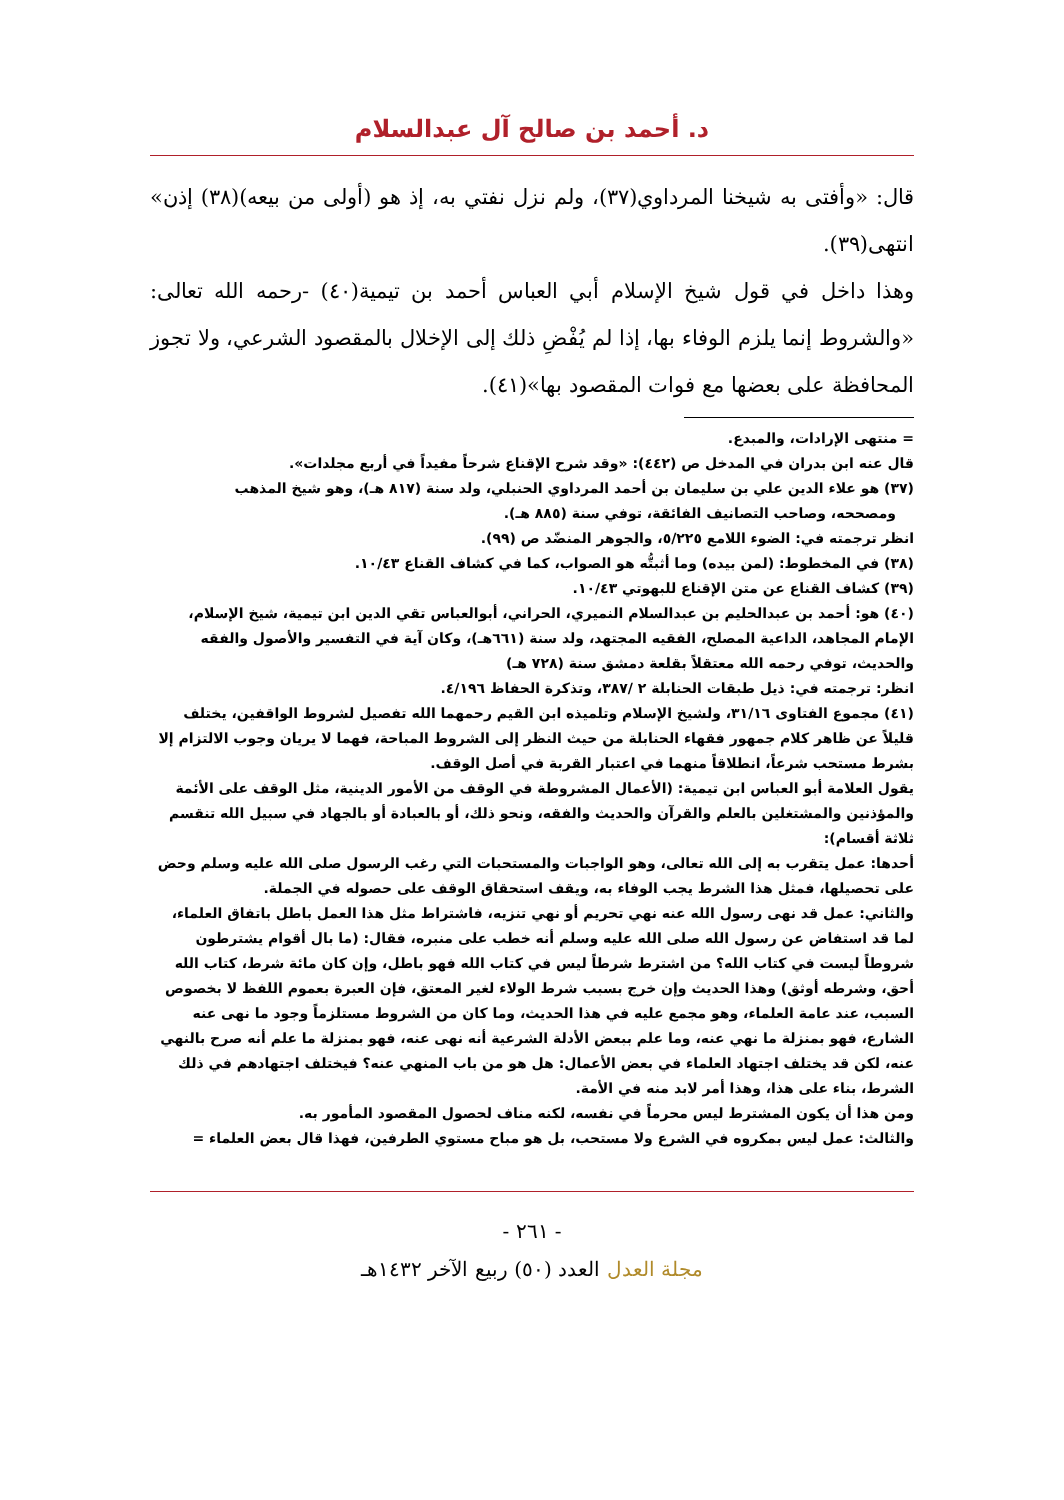د. أحمد بن صالح آل عبدالسلام
قال: «وأفتى به شيخنا المرداوي(٣٧)، ولم نزل نفتي به، إذ هو (أولى من بيعه)(٣٨) إذن» انتهى(٣٩).
وهذا داخل في قول شيخ الإسلام أبي العباس أحمد بن تيمية(٤٠) -رحمه الله تعالى: «والشروط إنما يلزم الوفاء بها، إذا لم يُفْضِ ذلك إلى الإخلال بالمقصود الشرعي، ولا تجوز المحافظة على بعضها مع فوات المقصود بها»(٤١).
= منتهى الإرادات، والمبدع.
قال عنه ابن بدران في المدخل ص (٤٤٢): «وقد شرح الإقناع شرحاً مفيداً في أربع مجلدات».
(٣٧) هو علاء الدين علي بن سليمان بن أحمد المرداوي الحنبلي، ولد سنة (٨١٧ هـ)، وهو شيخ المذهب ومصححه، وصاحب التصانيف الفائقة، توفي سنة (٨٨٥ هـ).
انظر ترجمته في: الضوء اللامع ٥/٢٢٥، والجوهر المنضّد ص (٩٩).
(٣٨) في المخطوط: (لمن بيده) وما أثبتُّه هو الصواب، كما في كشاف القناع ١٠/٤٣.
(٣٩) كشاف القناع عن متن الإقناع للبهوتي ١٠/٤٣.
(٤٠) هو: أحمد بن عبدالحليم بن عبدالسلام النميري، الحراني، أبوالعباس تقي الدين ابن تيمية، شيخ الإسلام، الإمام المجاهد، الداعية المصلح، الفقيه المجتهد، ولد سنة (٦٦١هـ)، وكان آية في التفسير والأصول والفقه والحديث، توفي رحمه الله معتقلاً بقلعة دمشق سنة (٧٢٨ هـ)
انظر: ترجمته في: ذيل طبقات الحنابلة ٢ /٣٨٧، وتذكرة الحفاظ ٤/١٩٦.
(٤١) مجموع الفتاوى ٣١/١٦، ولشيخ الإسلام وتلميذه ابن القيم رحمهما الله تفصيل لشروط الواقفين، يختلف قليلاً عن ظاهر كلام جمهور فقهاء الحنابلة من حيث النظر إلى الشروط المباحة، فهما لا يريان وجوب الالتزام إلا بشرط مستحب شرعاً، انطلاقاً منهما في اعتبار القربة في أصل الوقف.
يقول العلامة أبو العباس ابن تيمية: (الأعمال المشروطة في الوقف من الأمور الدينية، مثل الوقف على الأئمة والمؤذنين والمشتغلين بالعلم والقرآن والحديث والفقه، ونحو ذلك، أو بالعبادة أو بالجهاد في سبيل الله تنقسم ثلاثة أقسام):
أحدها: عمل يتقرب به إلى الله تعالى، وهو الواجبات والمستحبات التي رغب الرسول صلى الله عليه وسلم وحض على تحصيلها، فمثل هذا الشرط يجب الوفاء به، ويقف استحقاق الوقف على حصوله في الجملة.
والثاني: عمل قد نهى رسول الله عنه نهي تحريم أو نهي تنزيه، فاشتراط مثل هذا العمل باطل باتفاق العلماء، لما قد استفاض عن رسول الله صلى الله عليه وسلم أنه خطب على منبره، فقال: (ما بال أقوام يشترطون شروطاً ليست في كتاب الله؟ من اشترط شرطاً ليس في كتاب الله فهو باطل، وإن كان مائة شرط، كتاب الله أحق، وشرطه أوثق) وهذا الحديث وإن خرج بسبب شرط الولاء لغير المعتق، فإن العبرة بعموم اللفظ لا بخصوص السبب، عند عامة العلماء، وهو مجمع عليه في هذا الحديث، وما كان من الشروط مستلزماً وجود ما نهى عنه الشارع، فهو بمنزلة ما نهي عنه، وما علم ببعض الأدلة الشرعية أنه نهى عنه، فهو بمنزلة ما علم أنه صرح بالنهي عنه، لكن قد يختلف اجتهاد العلماء في بعض الأعمال: هل هو من باب المنهي عنه؟ فيختلف اجتهادهم في ذلك الشرط، بناء على هذا، وهذا أمر لابد منه في الأمة.
ومن هذا أن يكون المشترط ليس محرماً في نفسه، لكنه مناف لحصول المقصود المأمور به.
والثالث: عمل ليس بمكروه في الشرع ولا مستحب، بل هو مباح مستوي الطرفين، فهذا قال بعض العلماء =
- ٢٦١ -
مجلة العدل العدد (٥٠) ربيع الآخر ١٤٣٢هـ